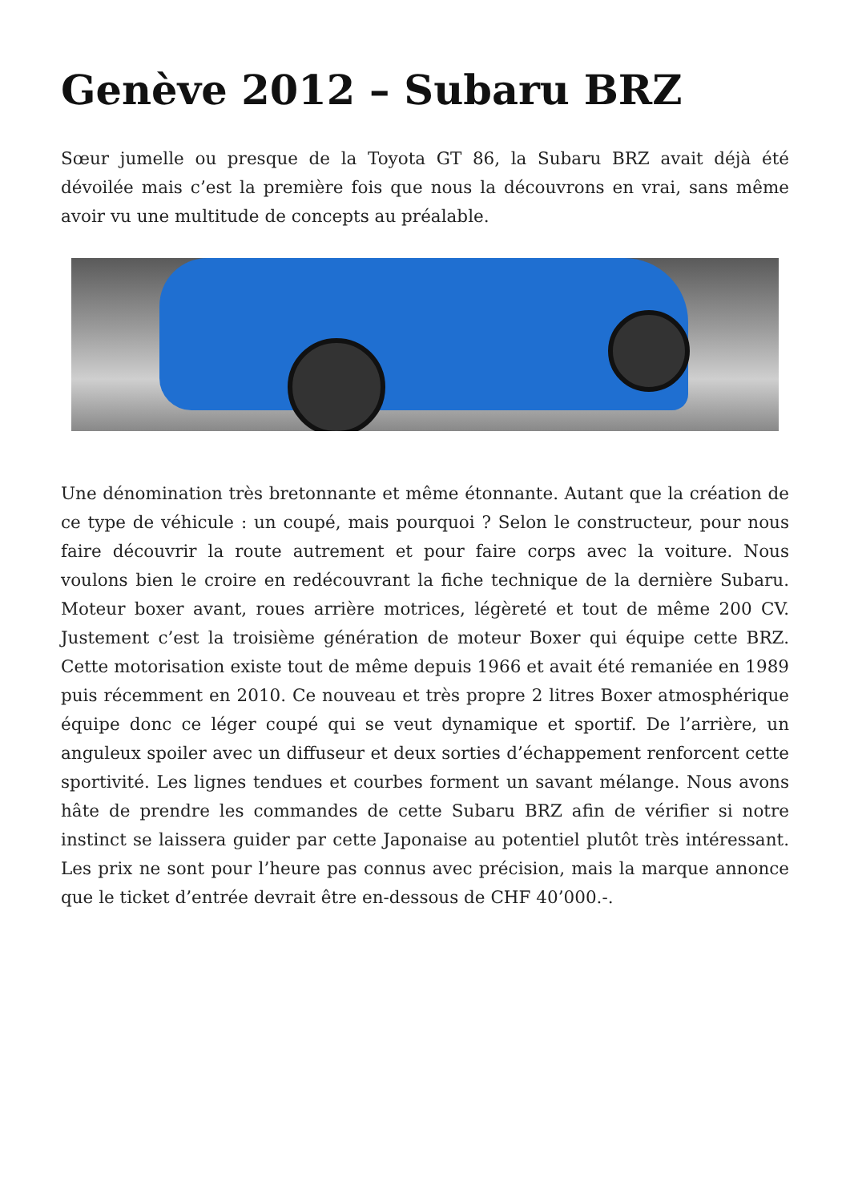Genève 2012 – Subaru BRZ
Sœur jumelle ou presque de la Toyota GT 86, la Subaru BRZ avait déjà été dévoilée mais c’est la première fois que nous la découvrons en vrai, sans même avoir vu une multitude de concepts au préalable.
Une dénomination très bretonnante et même étonnante. Autant que la création de ce type de véhicule : un coupé, mais pourquoi ? Selon le constructeur, pour nous faire découvrir la route autrement et pour faire corps avec la voiture. Nous voulons bien le croire en redécouvrant la fiche technique de la dernière Subaru. Moteur boxer avant, roues arrière motrices, légèreté et tout de même 200 CV. Justement c’est la troisième génération de moteur Boxer qui équipe cette BRZ. Cette motorisation existe tout de même depuis 1966 et avait été remaniée en 1989 puis récemment en 2010. Ce nouveau et très propre 2 litres Boxer atmosphérique équipe donc ce léger coupé qui se veut dynamique et sportif. De l’arrière, un anguleux spoiler avec un diffuseur et deux sorties d’échappement renforcent cette sportivité. Les lignes tendues et courbes forment un savant mélange. Nous avons hâte de prendre les commandes de cette Subaru BRZ afin de vérifier si notre instinct se laissera guider par cette Japonaise au potentiel plutôt très intéressant. Les prix ne sont pour l’heure pas connus avec précision, mais la marque annonce que le ticket d’entrée devrait être en-dessous de CHF 40’000.-.